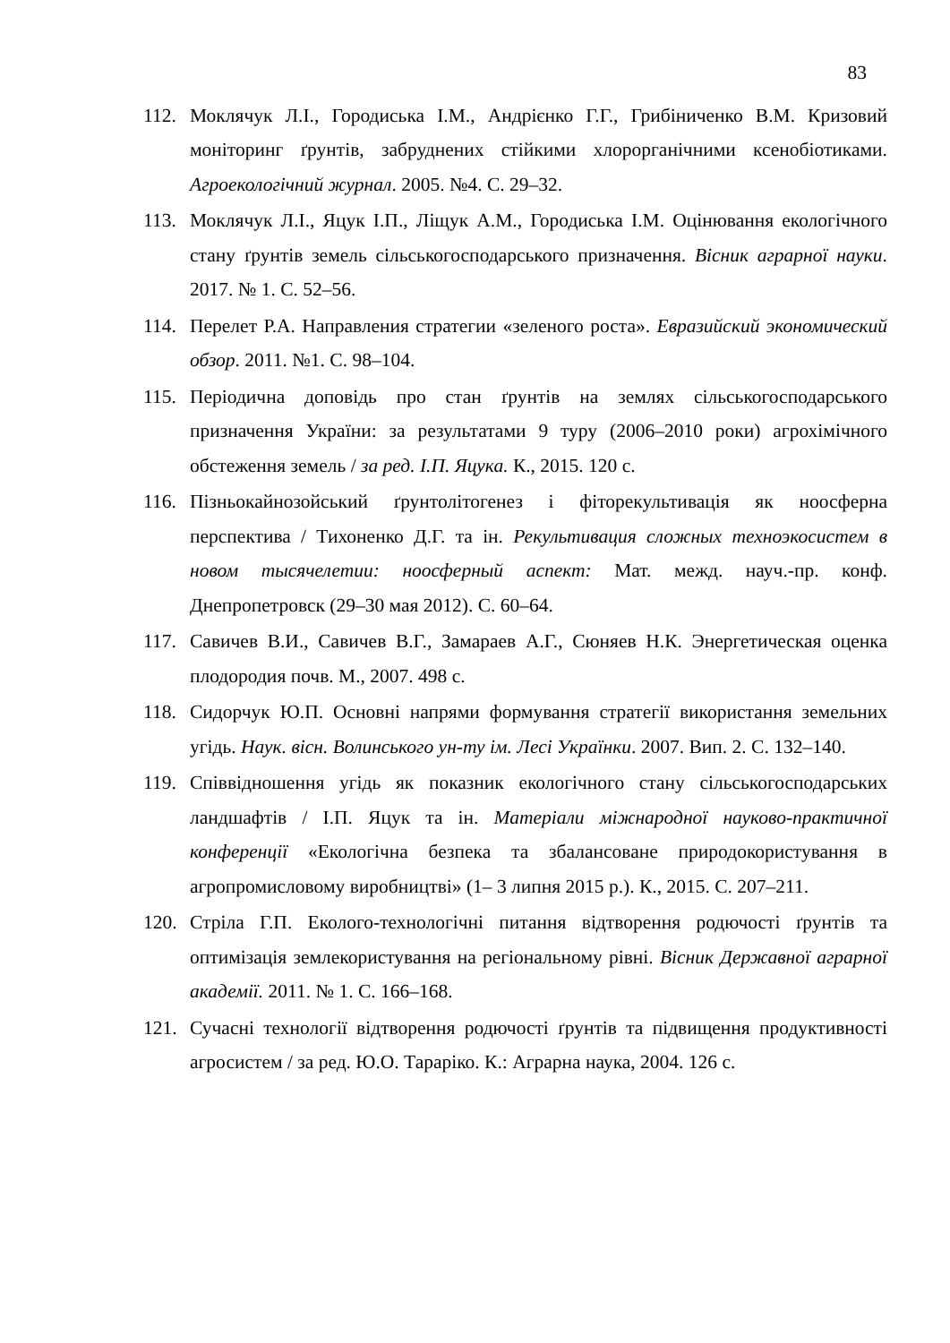83
112. Моклячук Л.І., Городиська І.М., Андрієнко Г.Г., Грибіниченко В.М. Кризовий моніторинг ґрунтів, забруднених стійкими хлорорганічними ксенобіотиками. Агроекологічний журнал. 2005. №4. С. 29–32.
113. Моклячук Л.І., Яцук І.П., Ліщук А.М., Городиська І.М. Оцінювання екологічного стану ґрунтів земель сільськогосподарського призначення. Вісник аграрної науки. 2017. № 1. С. 52–56.
114. Перелет Р.А. Направления стратегии «зеленого роста». Евразийский экономический обзор. 2011. №1. С. 98–104.
115. Періодична доповідь про стан ґрунтів на землях сільськогосподарського призначення України: за результатами 9 туру (2006–2010 роки) агрохімічного обстеження земель / за ред. І.П. Яцука. К., 2015. 120 с.
116. Пізньокайнозойський ґрунтолітогенез і фіторекультивація як ноосферна перспектива / Тихоненко Д.Г. та ін. Рекультивация сложных техноэкосистем в новом тысячелетии: ноосферный аспект: Мат. межд. науч.-пр. конф. Днепропетровск (29–30 мая 2012). С. 60–64.
117. Савичев В.И., Савичев В.Г., Замараев А.Г., Сюняев Н.К. Энергетическая оценка плодородия почв. М., 2007. 498 с.
118. Сидорчук Ю.П. Основні напрями формування стратегії використання земельних угідь. Наук. вісн. Волинського ун-ту ім. Лесі Українки. 2007. Вип. 2. С. 132–140.
119. Співвідношення угідь як показник екологічного стану сільськогосподарських ландшафтів / І.П. Яцук та ін. Матеріали міжнародної науково-практичної конференції «Екологічна безпека та збалансоване природокористування в агропромисловому виробництві» (1– 3 липня 2015 р.). К., 2015. С. 207–211.
120. Стріла Г.П. Еколого-технологічні питання відтворення родючості ґрунтів та оптимізація землекористування на регіональному рівні. Вісник Державної аграрної академії. 2011. № 1. С. 166–168.
121. Сучасні технології відтворення родючості ґрунтів та підвищення продуктивності агросистем / за ред. Ю.О. Тараріко. К.: Аграрна наука, 2004. 126 с.